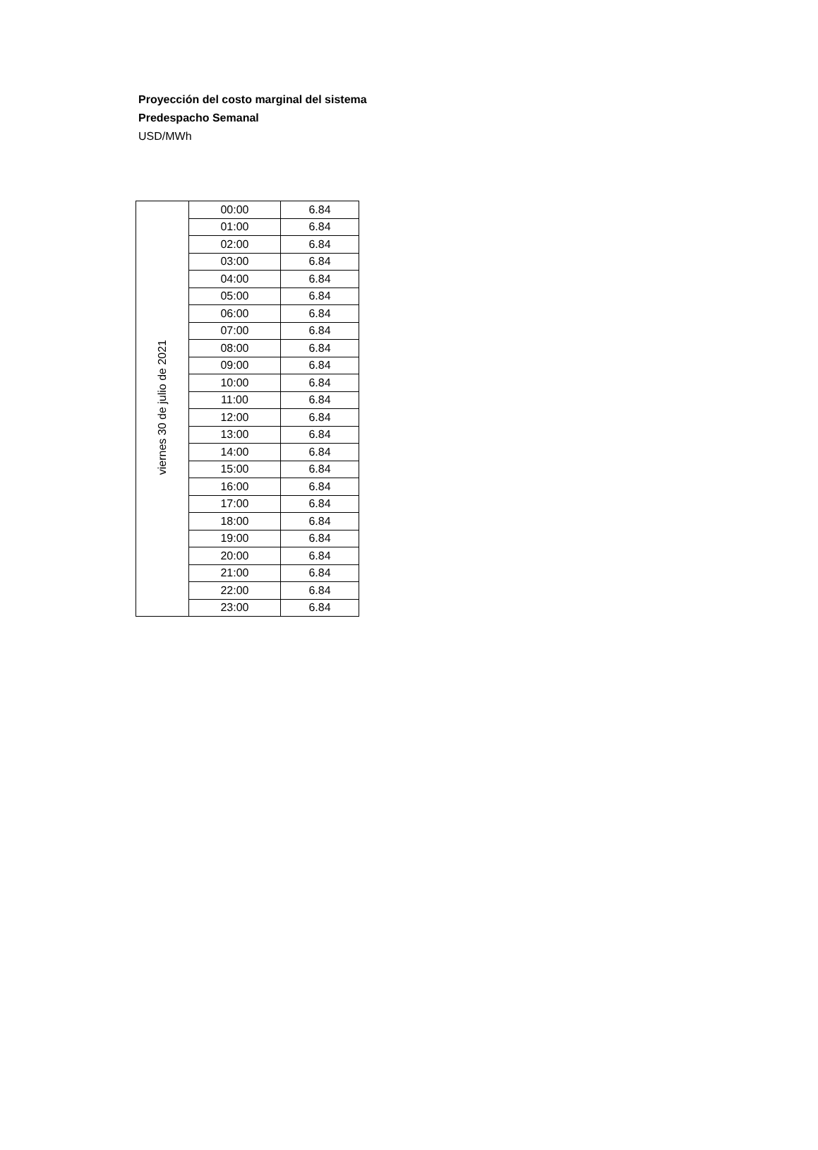Proyección del costo marginal del sistema
Predespacho Semanal
USD/MWh
| viernes 30 de julio de 2021 | 00:00 | 6.84 |
| | 01:00 | 6.84 |
| | 02:00 | 6.84 |
| | 03:00 | 6.84 |
| | 04:00 | 6.84 |
| | 05:00 | 6.84 |
| | 06:00 | 6.84 |
| | 07:00 | 6.84 |
| | 08:00 | 6.84 |
| | 09:00 | 6.84 |
| | 10:00 | 6.84 |
| | 11:00 | 6.84 |
| | 12:00 | 6.84 |
| | 13:00 | 6.84 |
| | 14:00 | 6.84 |
| | 15:00 | 6.84 |
| | 16:00 | 6.84 |
| | 17:00 | 6.84 |
| | 18:00 | 6.84 |
| | 19:00 | 6.84 |
| | 20:00 | 6.84 |
| | 21:00 | 6.84 |
| | 22:00 | 6.84 |
| | 23:00 | 6.84 |